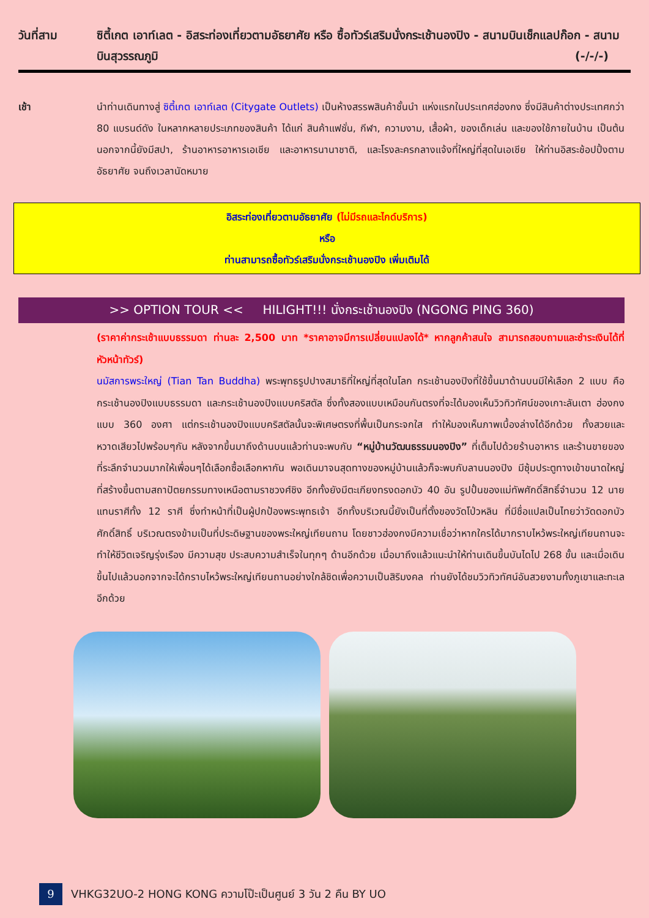วันที่สาม ซิตี้เกต เอาท์เลต - อิสระท่องเที่ยวตามอัธยาศัย หรือ ซื้อทัวร์เสริมนั่งกระเช้านองปิง - สนามบินเช็กแลปก๊อก - สนามบินสุวรรณภูมิ (-/-/-)
เช้า นำท่านเดินทางสู่ ซิตี้เกต เอาท์เลต (Citygate Outlets) เป็นห้างสรรพสินค้าชั้นนำ แห่งแรกในประเทศฮ่องกง ซึ่งมีสินค้าต่างประเทศกว่า 80 แบรนด์ดัง ในหลากหลายประเภทของสินค้า ได้แก่ สินค้าแฟชั่น, กีฬา, ความงาม, เสื้อผ้า, ของเด็กเล่น และของใช้ภายในบ้าน เป็นต้น นอกจากนี้ยังมีสปา, ร้านอาหารอาหารเอเชีย และอาหารนานาชาติ, และโรงละครกลางแจ้งที่ใหญ่ที่สุดในเอเชีย ให้ท่านอิสระช้อปปิ้งตามอัธยาศัย จนถึงเวลานัดหมาย
อิสระท่องเที่ยวตามอัธยาศัย (ไม่มีรถและไกด์บริการ)
หรือ
ท่านสามารถซื้อทัวร์เสริมนั่งกระเช้านองปิง เพิ่มเติมได้
>> OPTION TOUR << HILIGHT!!! นั่งกระเช้านองปิง (NGONG PING 360)
(ราคาค่ากระเช้าแบบธรรมดา ท่านละ 2,500 บาท *ราคาอาจมีการเปลี่ยนแปลงได้* หากลูกค้าสนใจ สามารถสอบถามและชำระเงินได้ที่หัวหน้าทัวร์)
นมัสการพระใหญ่ (Tian Tan Buddha) พระพุทธรูปปางสมาธิที่ใหญ่ที่สุดในโลก กระเช้านองปิงที่ใช้ขึ้นมาด้านบนมีให้เลือก 2 แบบ คือ กระเช้านองปิงแบบธรรมดา และกระเช้านองปิงแบบคริสตัล ซึ่งทั้งสองแบบเหมือนกันตรงที่จะได้มองเห็นวิวทิวทัศน์ของเกาะลันเตา ฮ่องกงแบบ 360 องศา แต่กระเช้านองปิงแบบคริสตัลนั้นจะพิเศษตรงที่พื้นเป็นกระจกใส ทำให้มองเห็นภาพเบื้องล่างได้อีกด้วย ทั้งสวยและหวาดเสียวไปพร้อมๆกัน หลังจากขึ้นมาถึงด้านบนแล้วท่านจะพบกับ “หมู่บ้านวัฒนธรรมนองปิง” ที่เต็มไปด้วยร้านอาหาร และร้านขายของที่ระลึกจำนวนมากให้เพื่อนๆได้เลือกซื้อเลือกหากัน พอเดินมาจนสุดทางของหมู่บ้านแล้วก็จะพบกับลานนองปิง มีซุ้มประตูทางเข้าขนาดใหญ่ที่สร้างขึ้นตามสถาปัตยกรรมทางเหนือตามราชวงศ์ชิง อีกทั้งยังมีตะเกียงทรงดอกบัว 40 อัน รูปปั้นของแม่ทัพศักดิ์สิทธิ์จำนวน 12 นาย แทนราศีทั้ง 12 ราศี ซึ่งทำหน้าที่เป็นผู้ปกป้องพระพุทธเจ้า อีกทั้งบริเวณนี้ยังเป็นที่ตั้งของวัดโป่วหลิน ที่มีชื่อแปลเป็นไทยว่าวัดดอกบัวศักดิ์สิทธิ์ บริเวณตรงข้ามเป็นที่ประดิษฐานของพระใหญ่เทียนถาน โดยชาวฮ่องกงมีความเชื่อว่าหากใครได้มากราบไหว้พระใหญ่เทียนถานจะทำให้ชีวิตเจริญรุ่งเรือง มีความสุข ประสบความสำเร็จในทุกๆ ด้านอีกด้วย เมื่อมาถึงแล้วแนะนำให้ท่านเดินขึ้นบันไดไป 268 ขั้น และเมื่อเดินขึ้นไปแล้วนอกจากจะได้กราบไหว้พระใหญ่เทียนถานอย่างใกล้ชิดเพื่อความเป็นสิริมงคล ท่านยังได้ชมวิวทิวทัศน์อันสวยงามทั้งภูเขาและทะเลอีกด้วย
9
VHKG32UO-2 HONG KONG ความโป๊ะเป็นศูนย์ 3 วัน 2 คืน BY UO